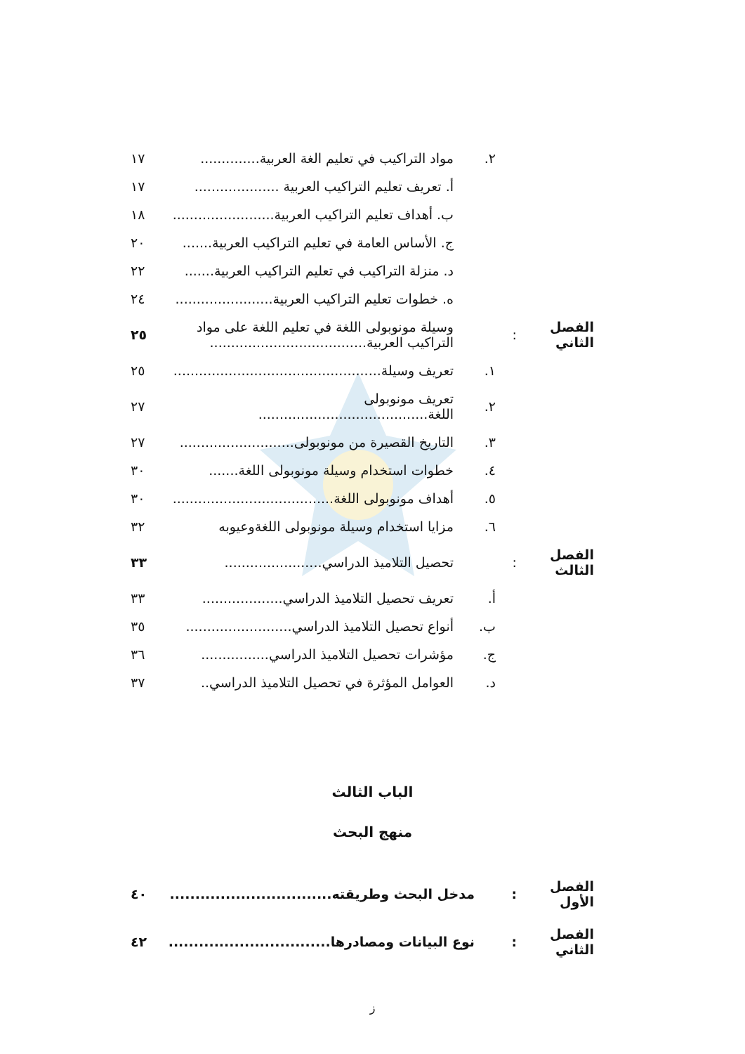| | | ٢. | مواد التراكيب في تعليم الغة العربية.............. | ١٧ |
| | | | أ. تعريف تعليم التراكيب العربية .................... | ١٧ |
| | | | ب. أهداف تعليم التراكيب العربية........................ | ١٨ |
| | | | ج. الأساس العامة في تعليم التراكيب العربية....... | ٢٠ |
| | | | د. منزلة التراكيب في تعليم التراكيب العربية....... | ٢٢ |
| | | | ه. خطوات تعليم التراكيب العربية....................... | ٢٤ |
| الفصل الثاني | : | | وسيلة مونوبولى اللغة في تعليم اللغة على مواد التراكيب العربية..................................... | ٢٥ |
| | | ١. | تعريف وسيلة................................................. | ٢٥ |
| | | ٢. | تعريف مونوبولى اللغة........................................ | ٢٧ |
| | | ٣. | التاريخ القصيرة من مونوبولى........................... | ٢٧ |
| | | ٤. | خطوات استخدام وسيلة مونوبولى اللغة....... | ٣٠ |
| | | ٥. | أهداف مونوبولى اللغة...................................... | ٣٠ |
| | | ٦. | مزايا استخدام وسيلة مونوبولى اللغةوعيوبه | ٣٢ |
| الفصل الثالث | : | | تحصيل التلاميذ الدراسي....................... | ٣٣ |
| | | أ. | تعريف تحصيل التلاميذ الدراسي................... | ٣٣ |
| | | ب. | أنواع تحصيل التلاميذ الدراسي......................... | ٣٥ |
| | | ج. | مؤشرات تحصيل التلاميذ الدراسي................ | ٣٦ |
| | | د. | العوامل المؤثرة في تحصيل التلاميذ الدراسي.. | ٣٧ |
الباب الثالث
منهج البحث
| الفصل الأول | : | مدخل البحث وطريقته................................ | ٤٠ |
| الفصل الثاني | : | نوع البيانات ومصادرها................................ | ٤٢ |
ز